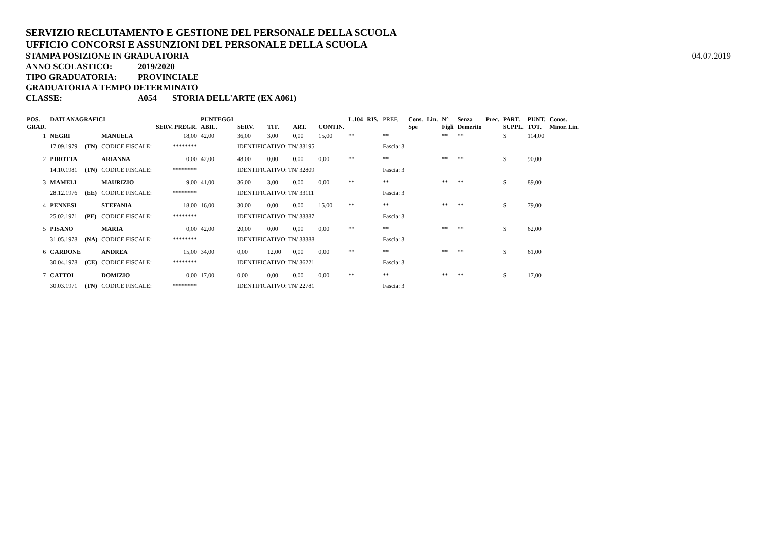SERVIZIO RECLUTAMENTO E GESTIONE DEL PERSONALE DELLA SCUOLA
UFFICIO CONCORSI E ASSUNZIONI DEL PERSONALE DELLA SCUOLA
STAMPA POSIZIONE IN GRADUATORIA
04.07.2019
ANNO SCOLASTICO: 2019/2020
TIPO GRADUATORIA: PROVINCIALE
GRADUATORIA A TEMPO DETERMINATO
CLASSE: A054 STORIA DELL'ARTE (EX A061)
| POS. GRAD. | DATI ANAGRAFICI | | | SERV. PREGR. | PUNTEGGI ABIL. | SERV. | TIT. | ART. | CONTIN. | L.104 | RIS. | PREF. | Cons. Spe | Lin. | N° Figli | Senza Demerito | Prec. | PART. SUPPL. | PUNT. TOT. | Conos. Minor. Lin. |
| --- | --- | --- | --- | --- | --- | --- | --- | --- | --- | --- | --- | --- | --- | --- | --- | --- | --- | --- | --- | --- |
| 1 | NEGRI | | MANUELA | 18,00 | 42,00 | 36,00 | 3,00 | 0,00 | 15,00 | ** | | ** | | | ** | ** | | S | 114,00 | |
| | 17.09.1979 | (TN) | CODICE FISCALE: | ******** | | IDENTIFICATIVO: TN/ 33195 | | | | | | Fascia: 3 | | | | | | | | |
| 2 | PIROTTA | | ARIANNA | 0,00 | 42,00 | 48,00 | 0,00 | 0,00 | 0,00 | ** | | ** | | | ** | ** | | S | 90,00 | |
| | 14.10.1981 | (TN) | CODICE FISCALE: | ******** | | IDENTIFICATIVO: TN/ 32809 | | | | | | Fascia: 3 | | | | | | | | |
| 3 | MAMELI | | MAURIZIO | 9,00 | 41,00 | 36,00 | 3,00 | 0,00 | 0,00 | ** | | ** | | | ** | ** | | S | 89,00 | |
| | 28.12.1976 | (EE) | CODICE FISCALE: | ******** | | IDENTIFICATIVO: TN/ 33111 | | | | | | Fascia: 3 | | | | | | | | |
| 4 | PENNESI | | STEFANIA | 18,00 | 16,00 | 30,00 | 0,00 | 0,00 | 15,00 | ** | | ** | | | ** | ** | | S | 79,00 | |
| | 25.02.1971 | (PE) | CODICE FISCALE: | ******** | | IDENTIFICATIVO: TN/ 33387 | | | | | | Fascia: 3 | | | | | | | | |
| 5 | PISANO | | MARIA | 0,00 | 42,00 | 20,00 | 0,00 | 0,00 | 0,00 | ** | | ** | | | ** | ** | | S | 62,00 | |
| | 31.05.1978 | (NA) | CODICE FISCALE: | ******** | | IDENTIFICATIVO: TN/ 33388 | | | | | | Fascia: 3 | | | | | | | | |
| 6 | CARDONE | | ANDREA | 15,00 | 34,00 | 0,00 | 12,00 | 0,00 | 0,00 | ** | | ** | | | ** | ** | | S | 61,00 | |
| | 30.04.1978 | (CE) | CODICE FISCALE: | ******** | | IDENTIFICATIVO: TN/ 36221 | | | | | | Fascia: 3 | | | | | | | | |
| 7 | CATTOI | | DOMIZIO | 0,00 | 17,00 | 0,00 | 0,00 | 0,00 | 0,00 | ** | | ** | | | ** | ** | | S | 17,00 | |
| | 30.03.1971 | (TN) | CODICE FISCALE: | ******** | | IDENTIFICATIVO: TN/ 22781 | | | | | | Fascia: 3 | | | | | | | | |